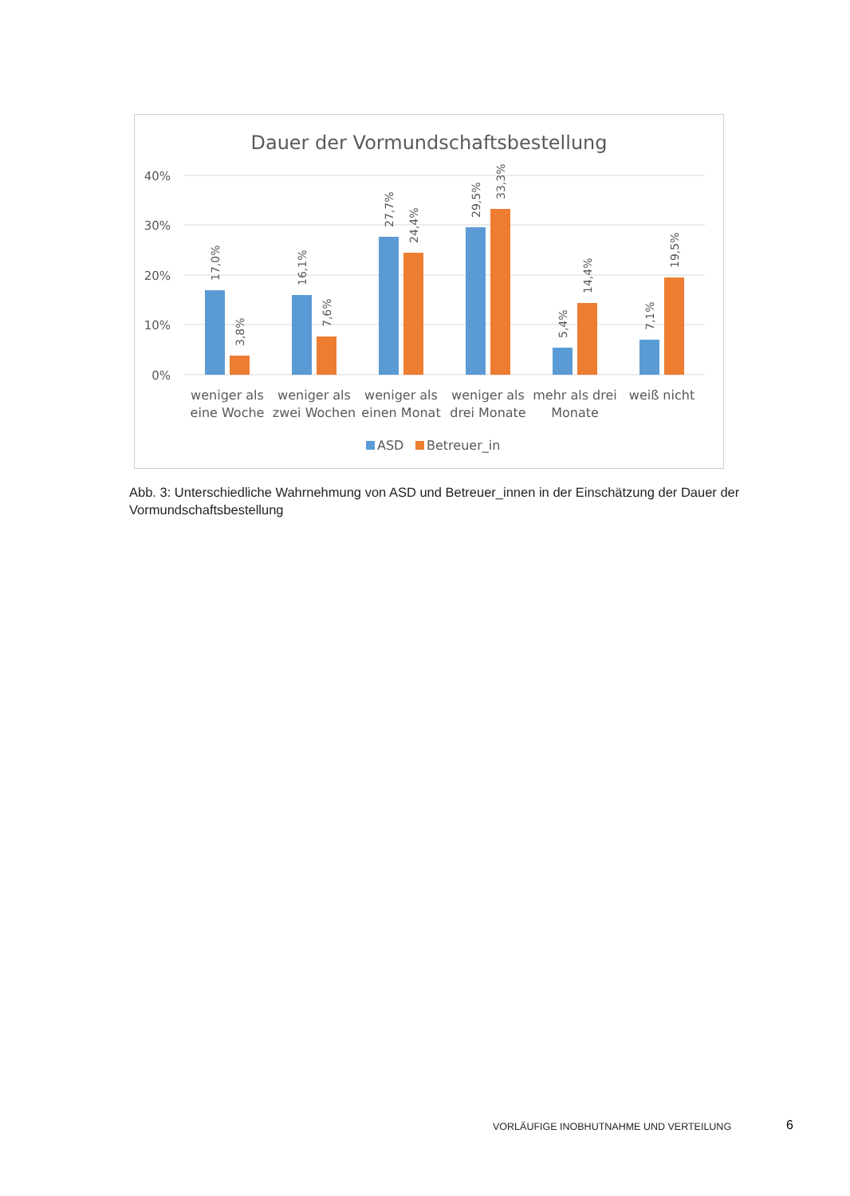Dauer der Vormundschaftsbestellung
40%
30%
20%
10%
0%
17,0%
3,8%
16,1%
7,6%
27,7%
24,4%
29,5%
33,3%
5,4%
14,4%
7,1%
19,5%
weniger als
eine Woche
weniger als
zwei Wochen
weniger als
einen Monat
weniger als
drei Monate
mehr als drei
Monate
weiß nicht
ASD
Betreuer_in
Abb. 3: Unterschiedliche Wahrnehmung von ASD und Betreuer_innen in der Einschätzung der Dauer der Vormundschaftsbestellung
VORLÄUFIGE INOBHUTNAHME UND VERTEILUNG
6